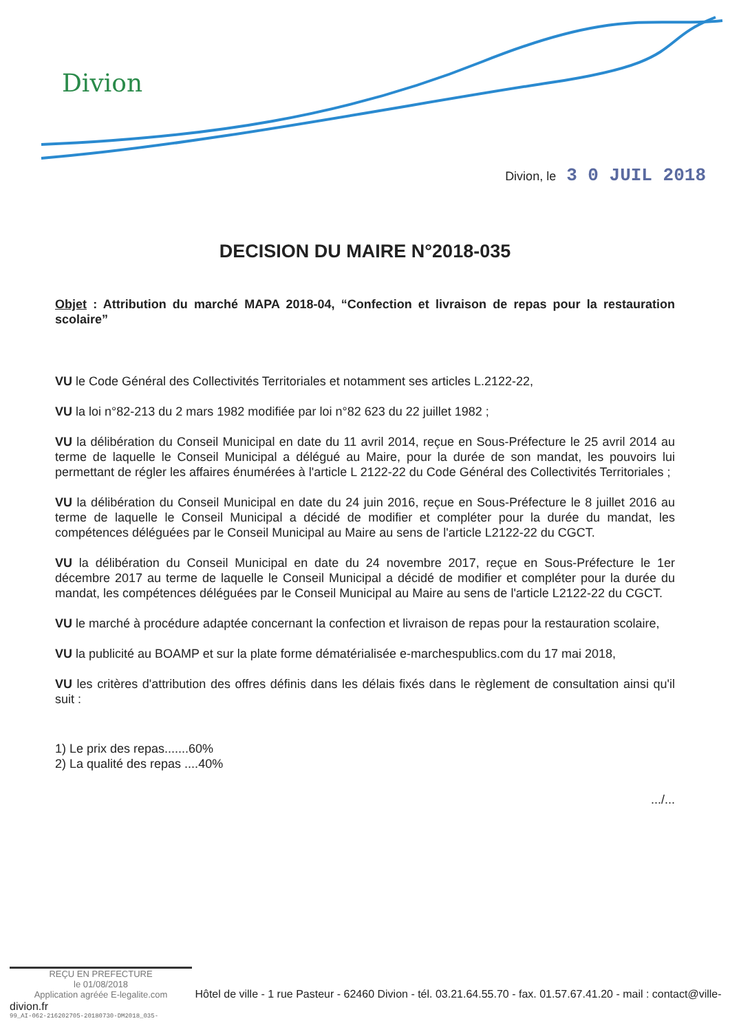Divion
Divion, le 3 0 JUIL 2018
DECISION DU MAIRE N°2018-035
Objet : Attribution du marché MAPA 2018-04, “Confection et livraison de repas pour la restauration scolaire”
VU le Code Général des Collectivités Territoriales et notamment ses articles L.2122-22,
VU la loi n°82-213 du 2 mars 1982 modifiée par loi n°82 623 du 22 juillet 1982 ;
VU la délibération du Conseil Municipal en date du 11 avril 2014, reçue en Sous-Préfecture le 25 avril 2014 au terme de laquelle le Conseil Municipal a délégué au Maire, pour la durée de son mandat, les pouvoirs lui permettant de régler les affaires énumérées à l'article L 2122-22 du Code Général des Collectivités Territoriales ;
VU la délibération du Conseil Municipal en date du 24 juin 2016, reçue en Sous-Préfecture le 8 juillet 2016 au terme de laquelle le Conseil Municipal a décidé de modifier et compléter pour la durée du mandat, les compétences déléguées par le Conseil Municipal au Maire au sens de l'article L2122-22 du CGCT.
VU la délibération du Conseil Municipal en date du 24 novembre 2017, reçue en Sous-Préfecture le 1er décembre 2017 au terme de laquelle le Conseil Municipal a décidé de modifier et compléter pour la durée du mandat, les compétences déléguées par le Conseil Municipal au Maire au sens de l'article L2122-22 du CGCT.
VU le marché à procédure adaptée concernant la confection et livraison de repas pour la restauration scolaire,
VU la publicité au BOAMP et sur la plate forme dématérialisée e-marchespublics.com du 17 mai 2018,
VU les critères d'attribution des offres définis dans les délais fixés dans le règlement de consultation ainsi qu'il suit :
1) Le prix des repas.......60%
2) La qualité des repas ....40%
.../...
REÇU EN PREFECTURE
le 01/08/2018
Application agréée E-legalite.com
Hôtel de ville - 1 rue Pasteur - 62460 Divion - tél. 03.21.64.55.70 - fax. 01.57.67.41.20 - mail : contact@ville-divion.fr
99_AI-062-216202705-20180730-DM2018_035-